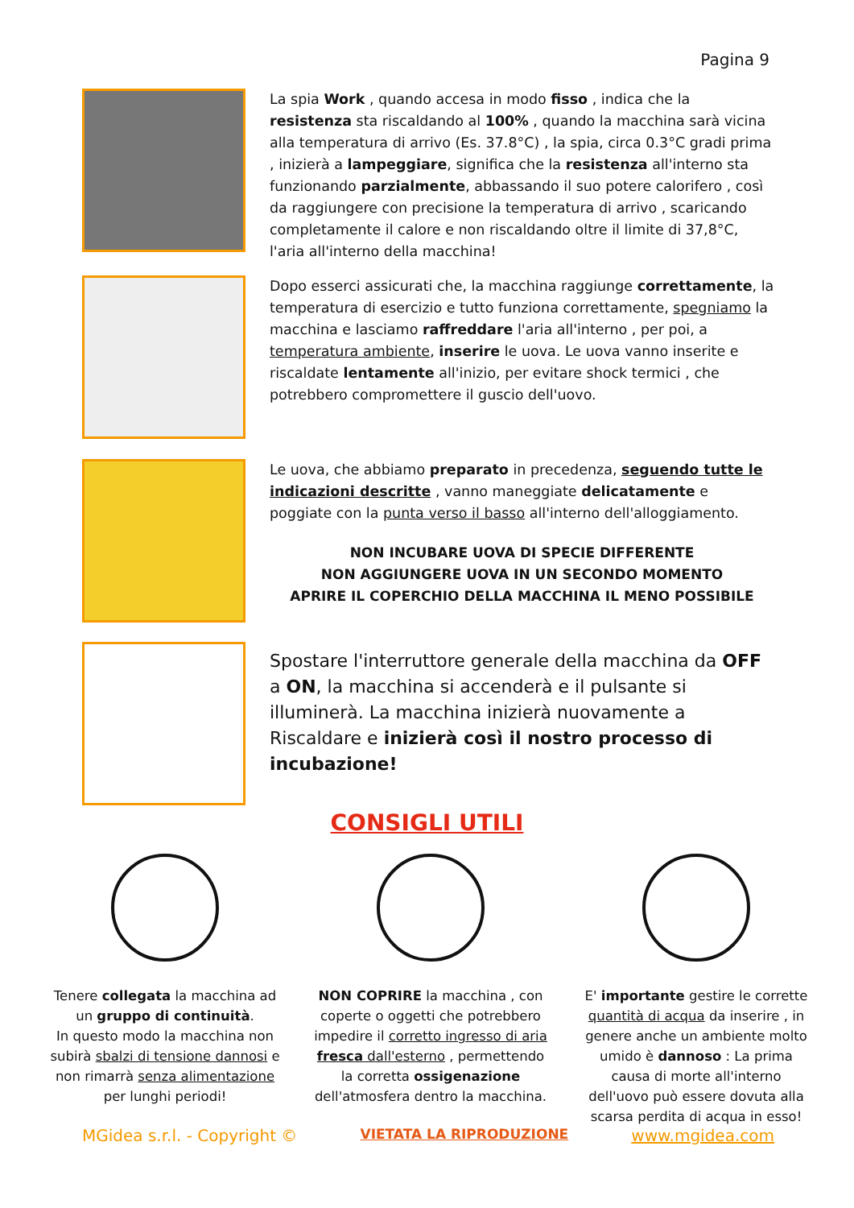Pagina 9
La spia Work , quando accesa in modo fisso , indica che la resistenza sta riscaldando al 100% , quando la macchina sarà vicina alla temperatura di arrivo (Es. 37.8°C) , la spia, circa 0.3°C gradi prima , inizierà a lampeggiare, significa che la resistenza all'interno sta funzionando parzialmente, abbassando il suo potere calorifero , così da raggiungere con precisione la temperatura di arrivo , scaricando completamente il calore e non riscaldando oltre il limite di 37,8°C, l'aria all'interno della macchina!
Dopo esserci assicurati che, la macchina raggiunge correttamente, la temperatura di esercizio e tutto funziona correttamente, spegniamo la macchina e lasciamo raffreddare l'aria all'interno , per poi, a temperatura ambiente, inserire le uova. Le uova vanno inserite e riscaldate lentamente all'inizio, per evitare shock termici , che potrebbero compromettere il guscio dell'uovo.
Le uova, che abbiamo preparato in precedenza, seguendo tutte le indicazioni descritte , vanno maneggiate delicatamente e poggiate con la punta verso il basso all'interno dell'alloggiamento.
NON INCUBARE UOVA DI SPECIE DIFFERENTE
NON AGGIUNGERE UOVA IN UN SECONDO MOMENTO
APRIRE IL COPERCHIO DELLA MACCHINA IL MENO POSSIBILE
Spostare l'interruttore generale della macchina da OFF a ON, la macchina si accenderà e il pulsante si illuminerà. La macchina inizierà nuovamente a Riscaldare e inizierà così il nostro processo di incubazione!
CONSIGLI UTILI
Tenere collegata la macchina ad un gruppo di continuità.
In questo modo la macchina non subirà sbalzi di tensione dannosi e non rimarrà senza alimentazione per lunghi periodi!
NON COPRIRE la macchina , con coperte o oggetti che potrebbero impedire il corretto ingresso di aria fresca dall'esterno , permettendo la corretta ossigenazione dell'atmosfera dentro la macchina.
E' importante gestire le corrette quantità di acqua da inserire , in genere anche un ambiente molto umido è dannoso : La prima causa di morte all'interno dell'uovo può essere dovuta alla scarsa perdita di acqua in esso!
MGidea s.r.l. - Copyright © VIETATA LA RIPRODUZIONE www.mgidea.com